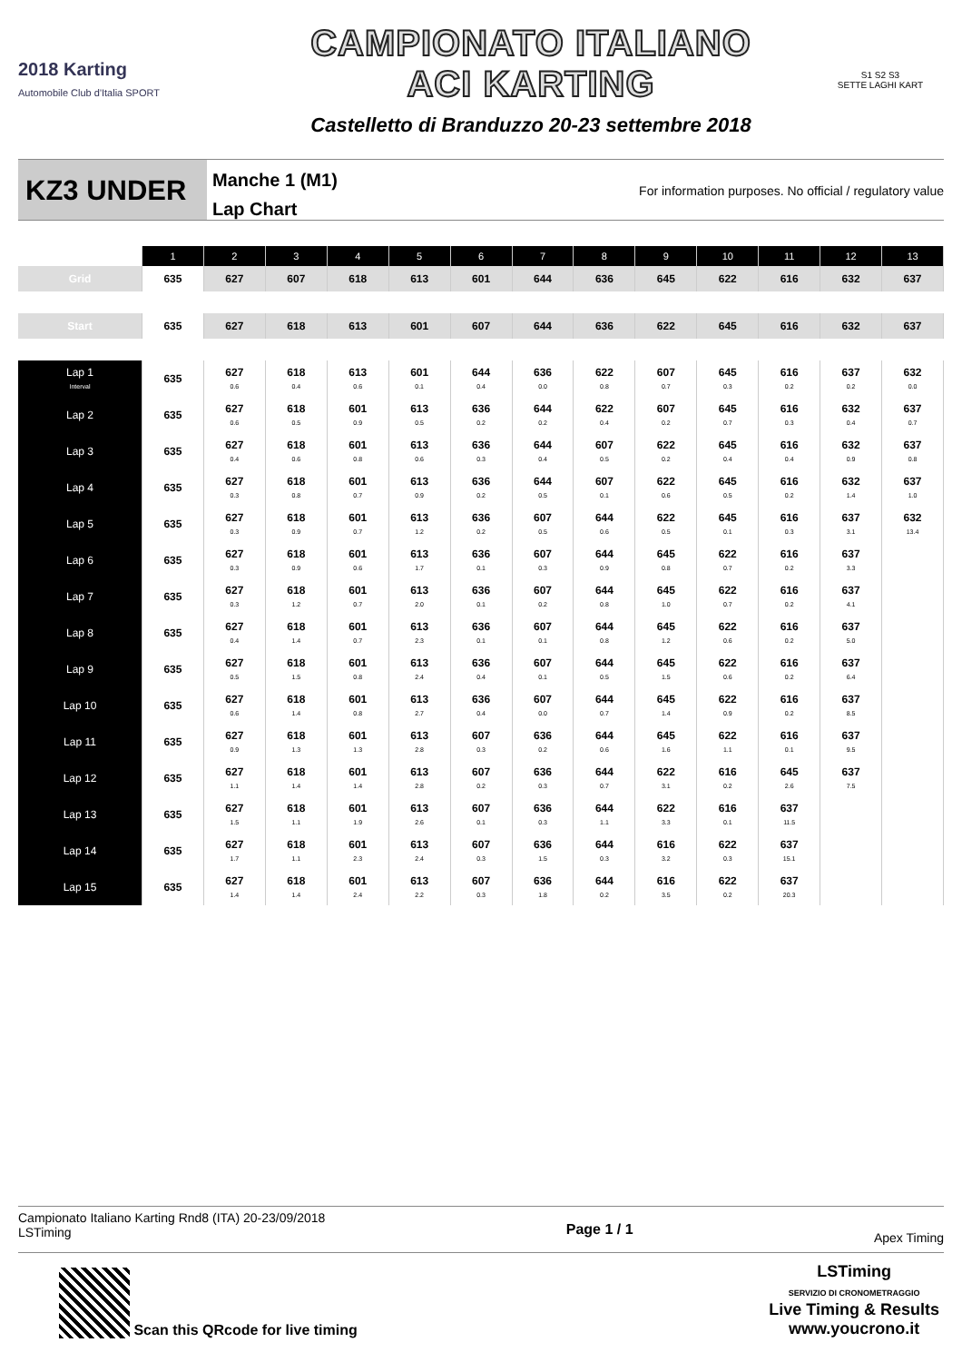2018 Karting
Automobile Club d'Italia SPORT
CAMPIONATO ITALIANO
ACI KARTING
Castelletto di Branduzzo 20-23 settembre 2018
S1 S2 S3
SETTE LAGHI KART
KZ3 UNDER
Manche 1 (M1)
Lap Chart
For information purposes. No official / regulatory value
| | 1 | 2 | 3 | 4 | 5 | 6 | 7 | 8 | 9 | 10 | 11 | 12 | 13 |
| --- | --- | --- | --- | --- | --- | --- | --- | --- | --- | --- | --- | --- | --- |
| Grid | 635 | 627 | 607 | 618 | 613 | 601 | 644 | 636 | 645 | 622 | 616 | 632 | 637 |
| Start | 635 | 627 | 618 | 613 | 601 | 607 | 644 | 636 | 622 | 645 | 616 | 632 | 637 |
| Lap 1 Interval | 635 | 627 0.6 | 618 0.4 | 613 0.6 | 601 0.1 | 644 0.4 | 636 0.0 | 622 0.8 | 607 0.7 | 645 0.3 | 616 0.2 | 637 0.2 | 632 0.0 |
| Lap 2 | 635 | 627 0.6 | 618 0.5 | 601 0.9 | 613 0.5 | 636 0.2 | 644 0.2 | 622 0.4 | 607 0.2 | 645 0.7 | 616 0.3 | 632 0.4 | 637 0.7 |
| Lap 3 | 635 | 627 0.4 | 618 0.6 | 601 0.8 | 613 0.6 | 636 0.3 | 644 0.4 | 607 0.5 | 622 0.2 | 645 0.4 | 616 0.4 | 632 0.9 | 637 0.8 |
| Lap 4 | 635 | 627 0.3 | 618 0.8 | 601 0.7 | 613 0.9 | 636 0.2 | 644 0.5 | 607 0.1 | 622 0.6 | 645 0.5 | 616 0.2 | 632 1.4 | 637 1.0 |
| Lap 5 | 635 | 627 0.3 | 618 0.9 | 601 0.7 | 613 1.2 | 636 0.2 | 607 0.5 | 644 0.6 | 622 0.5 | 645 0.1 | 616 0.3 | 637 3.1 | 632 13.4 |
| Lap 6 | 635 | 627 0.3 | 618 0.9 | 601 0.6 | 613 1.7 | 636 0.1 | 607 0.3 | 644 0.9 | 645 0.8 | 622 0.7 | 616 0.2 | 637 3.3 | |
| Lap 7 | 635 | 627 0.3 | 618 1.2 | 601 0.7 | 613 2.0 | 636 0.1 | 607 0.2 | 644 0.8 | 645 1.0 | 622 0.7 | 616 0.2 | 637 4.1 | |
| Lap 8 | 635 | 627 0.4 | 618 1.4 | 601 0.7 | 613 2.3 | 636 0.1 | 607 0.1 | 644 0.8 | 645 1.2 | 622 0.6 | 616 0.2 | 637 5.0 | |
| Lap 9 | 635 | 627 0.5 | 618 1.5 | 601 0.8 | 613 2.4 | 636 0.4 | 607 0.1 | 644 0.5 | 645 1.5 | 622 0.6 | 616 0.2 | 637 6.4 | |
| Lap 10 | 635 | 627 0.6 | 618 1.4 | 601 0.8 | 613 2.7 | 636 0.4 | 607 0.0 | 644 0.7 | 645 1.4 | 622 0.9 | 616 0.2 | 637 8.5 | |
| Lap 11 | 635 | 627 0.9 | 618 1.3 | 601 1.3 | 613 2.8 | 607 0.3 | 636 0.2 | 644 0.6 | 645 1.6 | 622 1.1 | 616 0.1 | 637 9.5 | |
| Lap 12 | 635 | 627 1.1 | 618 1.4 | 601 1.4 | 613 2.8 | 607 0.2 | 636 0.3 | 644 0.7 | 622 3.1 | 616 0.2 | 645 2.6 | 637 7.5 | |
| Lap 13 | 635 | 627 1.5 | 618 1.1 | 601 1.9 | 613 2.6 | 607 0.1 | 636 0.3 | 644 1.1 | 622 3.3 | 616 0.1 | 637 11.5 | | |
| Lap 14 | 635 | 627 1.7 | 618 1.1 | 601 2.3 | 613 2.4 | 607 0.3 | 636 1.5 | 644 0.3 | 616 3.2 | 622 0.3 | 637 15.1 | | |
| Lap 15 | 635 | 627 1.4 | 618 1.4 | 601 2.4 | 613 2.2 | 607 0.3 | 636 1.8 | 644 0.2 | 616 3.5 | 622 0.2 | 637 20.3 | | |
Campionato Italiano Karting Rnd8 (ITA) 20-23/09/2018
LSTiming
Page 1 / 1
Apex Timing
Scan this QRcode for live timing
LSTiming
SERVIZIO DI CRONOMETRAGGIO
Live Timing & Results
www.youcrono.it